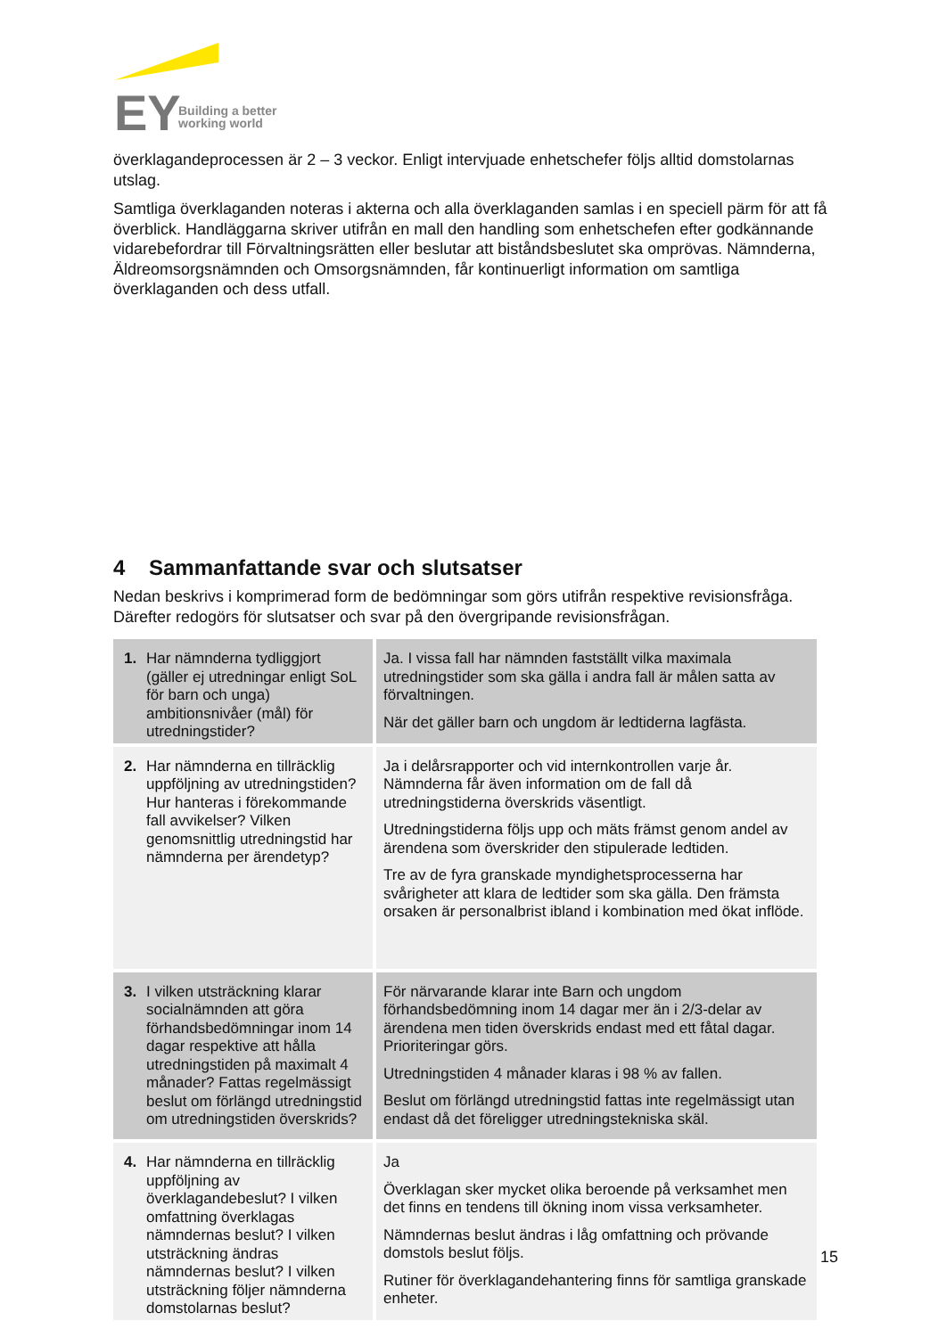EY
Building a better
working world
överklagandeprocessen är 2 – 3 veckor. Enligt intervjuade enhetschefer följs alltid domstolarnas utslag.
Samtliga överklaganden noteras i akterna och alla överklaganden samlas i en speciell pärm för att få överblick. Handläggarna skriver utifrån en mall den handling som enhetschefen efter godkännande vidarebefordrar till Förvaltningsrätten eller beslutar att biståndsbeslutet ska omprövas. Nämnderna, Äldreomsorgsnämnden och Omsorgsnämnden, får kontinuerligt information om samtliga överklaganden och dess utfall.
4 Sammanfattande svar och slutsatser
Nedan beskrivs i komprimerad form de bedömningar som görs utifrån respektive revisionsfråga. Därefter redogörs för slutsatser och svar på den övergripande revisionsfrågan.
| 1. Har nämnderna tydliggjort (gäller ej utredningar enligt SoL för barn och unga) ambitionsnivåer (mål) för utredningstider? | Ja. I vissa fall har nämnden fastställt vilka maximala utredningstider som ska gälla i andra fall är målen satta av förvaltningen. När det gäller barn och ungdom är ledtiderna lagfästa. |
| 2. Har nämnderna en tillräcklig uppföljning av utredningstiden? Hur hanteras i förekommande fall avvikelser? Vilken genomsnittlig utredningstid har nämnderna per ärendetyp? | Ja i delårsrapporter och vid internkontrollen varje år. Nämnderna får även information om de fall då utredningstiderna överskrids väsentligt. Utredningstiderna följs upp och mäts främst genom andel av ärendena som överskrider den stipulerade ledtiden. Tre av de fyra granskade myndighetsprocesserna har svårigheter att klara de ledtider som ska gälla. Den främsta orsaken är personalbrist ibland i kombination med ökat inflöde. |
| 3. I vilken utsträckning klarar socialnämnden att göra förhandsbedömningar inom 14 dagar respektive att hålla utredningstiden på maximalt 4 månader? Fattas regelmässigt beslut om förlängd utredningstid om utredningstiden överskrids? | För närvarande klarar inte Barn och ungdom förhandsbedömning inom 14 dagar mer än i 2/3-delar av ärendena men tiden överskrids endast med ett fåtal dagar. Prioriteringar görs. Utredningstiden 4 månader klaras i 98 % av fallen. Beslut om förlängd utredningstid fattas inte regelmässigt utan endast då det föreligger utredningstekniska skäl. |
| 4. Har nämnderna en tillräcklig uppföljning av överklagandebeslut? I vilken omfattning överklagas nämndernas beslut? I vilken utsträckning ändras nämndernas beslut? I vilken utsträckning följer nämnderna domstolarnas beslut? | Ja Överklagan sker mycket olika beroende på verksamhet men det finns en tendens till ökning inom vissa verksamheter. Nämndernas beslut ändras i låg omfattning och prövande domstols beslut följs. Rutiner för överklagandehantering finns för samtliga granskade enheter. |
15